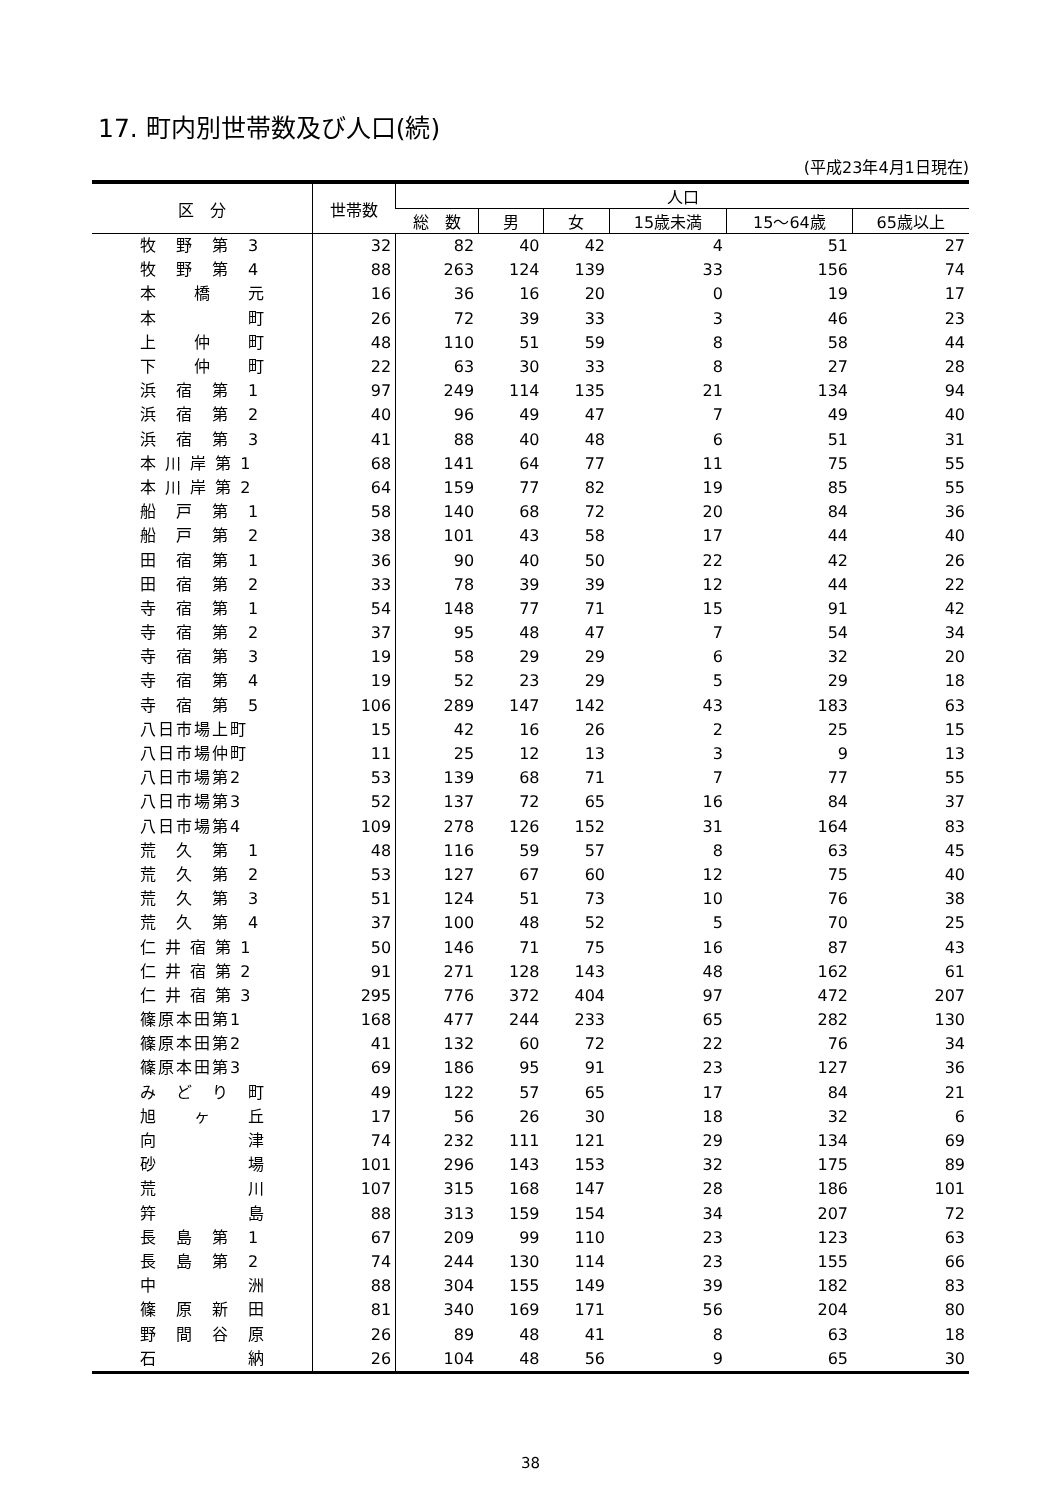17. 町内別世帯数及び人口(続)
(平成23年4月1日現在)
| 区 分 | 世帯数 | 人口 | | | | | |
| --- | --- | --- | --- | --- | --- | --- | --- |
| | | 総 数 | 男 | 女 | 15歳未満 | 15～64歳 | 65歳以上 |
| 牧 野 第 3 | 32 | 82 | 40 | 42 | 4 | 51 | 27 |
| 牧 野 第 4 | 88 | 263 | 124 | 139 | 33 | 156 | 74 |
| 本 橋 元 | 16 | 36 | 16 | 20 | 0 | 19 | 17 |
| 本 町 | 26 | 72 | 39 | 33 | 3 | 46 | 23 |
| 上 仲 町 | 48 | 110 | 51 | 59 | 8 | 58 | 44 |
| 下 仲 町 | 22 | 63 | 30 | 33 | 8 | 27 | 28 |
| 浜 宿 第 1 | 97 | 249 | 114 | 135 | 21 | 134 | 94 |
| 浜 宿 第 2 | 40 | 96 | 49 | 47 | 7 | 49 | 40 |
| 浜 宿 第 3 | 41 | 88 | 40 | 48 | 6 | 51 | 31 |
| 本 川 岸 第 1 | 68 | 141 | 64 | 77 | 11 | 75 | 55 |
| 本 川 岸 第 2 | 64 | 159 | 77 | 82 | 19 | 85 | 55 |
| 船 戸 第 1 | 58 | 140 | 68 | 72 | 20 | 84 | 36 |
| 船 戸 第 2 | 38 | 101 | 43 | 58 | 17 | 44 | 40 |
| 田 宿 第 1 | 36 | 90 | 40 | 50 | 22 | 42 | 26 |
| 田 宿 第 2 | 33 | 78 | 39 | 39 | 12 | 44 | 22 |
| 寺 宿 第 1 | 54 | 148 | 77 | 71 | 15 | 91 | 42 |
| 寺 宿 第 2 | 37 | 95 | 48 | 47 | 7 | 54 | 34 |
| 寺 宿 第 3 | 19 | 58 | 29 | 29 | 6 | 32 | 20 |
| 寺 宿 第 4 | 19 | 52 | 23 | 29 | 5 | 29 | 18 |
| 寺 宿 第 5 | 106 | 289 | 147 | 142 | 43 | 183 | 63 |
| 八日市場上町 | 15 | 42 | 16 | 26 | 2 | 25 | 15 |
| 八日市場仲町 | 11 | 25 | 12 | 13 | 3 | 9 | 13 |
| 八日市場第2 | 53 | 139 | 68 | 71 | 7 | 77 | 55 |
| 八日市場第3 | 52 | 137 | 72 | 65 | 16 | 84 | 37 |
| 八日市場第4 | 109 | 278 | 126 | 152 | 31 | 164 | 83 |
| 荒 久 第 1 | 48 | 116 | 59 | 57 | 8 | 63 | 45 |
| 荒 久 第 2 | 53 | 127 | 67 | 60 | 12 | 75 | 40 |
| 荒 久 第 3 | 51 | 124 | 51 | 73 | 10 | 76 | 38 |
| 荒 久 第 4 | 37 | 100 | 48 | 52 | 5 | 70 | 25 |
| 仁 井 宿 第 1 | 50 | 146 | 71 | 75 | 16 | 87 | 43 |
| 仁 井 宿 第 2 | 91 | 271 | 128 | 143 | 48 | 162 | 61 |
| 仁 井 宿 第 3 | 295 | 776 | 372 | 404 | 97 | 472 | 207 |
| 篠原本田第1 | 168 | 477 | 244 | 233 | 65 | 282 | 130 |
| 篠原本田第2 | 41 | 132 | 60 | 72 | 22 | 76 | 34 |
| 篠原本田第3 | 69 | 186 | 95 | 91 | 23 | 127 | 36 |
| み ど り 町 | 49 | 122 | 57 | 65 | 17 | 84 | 21 |
| 旭 ヶ 丘 | 17 | 56 | 26 | 30 | 18 | 32 | 6 |
| 向 津 | 74 | 232 | 111 | 121 | 29 | 134 | 69 |
| 砂 場 | 101 | 296 | 143 | 153 | 32 | 175 | 89 |
| 荒 川 | 107 | 315 | 168 | 147 | 28 | 186 | 101 |
| 筓 島 | 88 | 313 | 159 | 154 | 34 | 207 | 72 |
| 長 島 第 1 | 67 | 209 | 99 | 110 | 23 | 123 | 63 |
| 長 島 第 2 | 74 | 244 | 130 | 114 | 23 | 155 | 66 |
| 中 洲 | 88 | 304 | 155 | 149 | 39 | 182 | 83 |
| 篠 原 新 田 | 81 | 340 | 169 | 171 | 56 | 204 | 80 |
| 野 間 谷 原 | 26 | 89 | 48 | 41 | 8 | 63 | 18 |
| 石 納 | 26 | 104 | 48 | 56 | 9 | 65 | 30 |
38